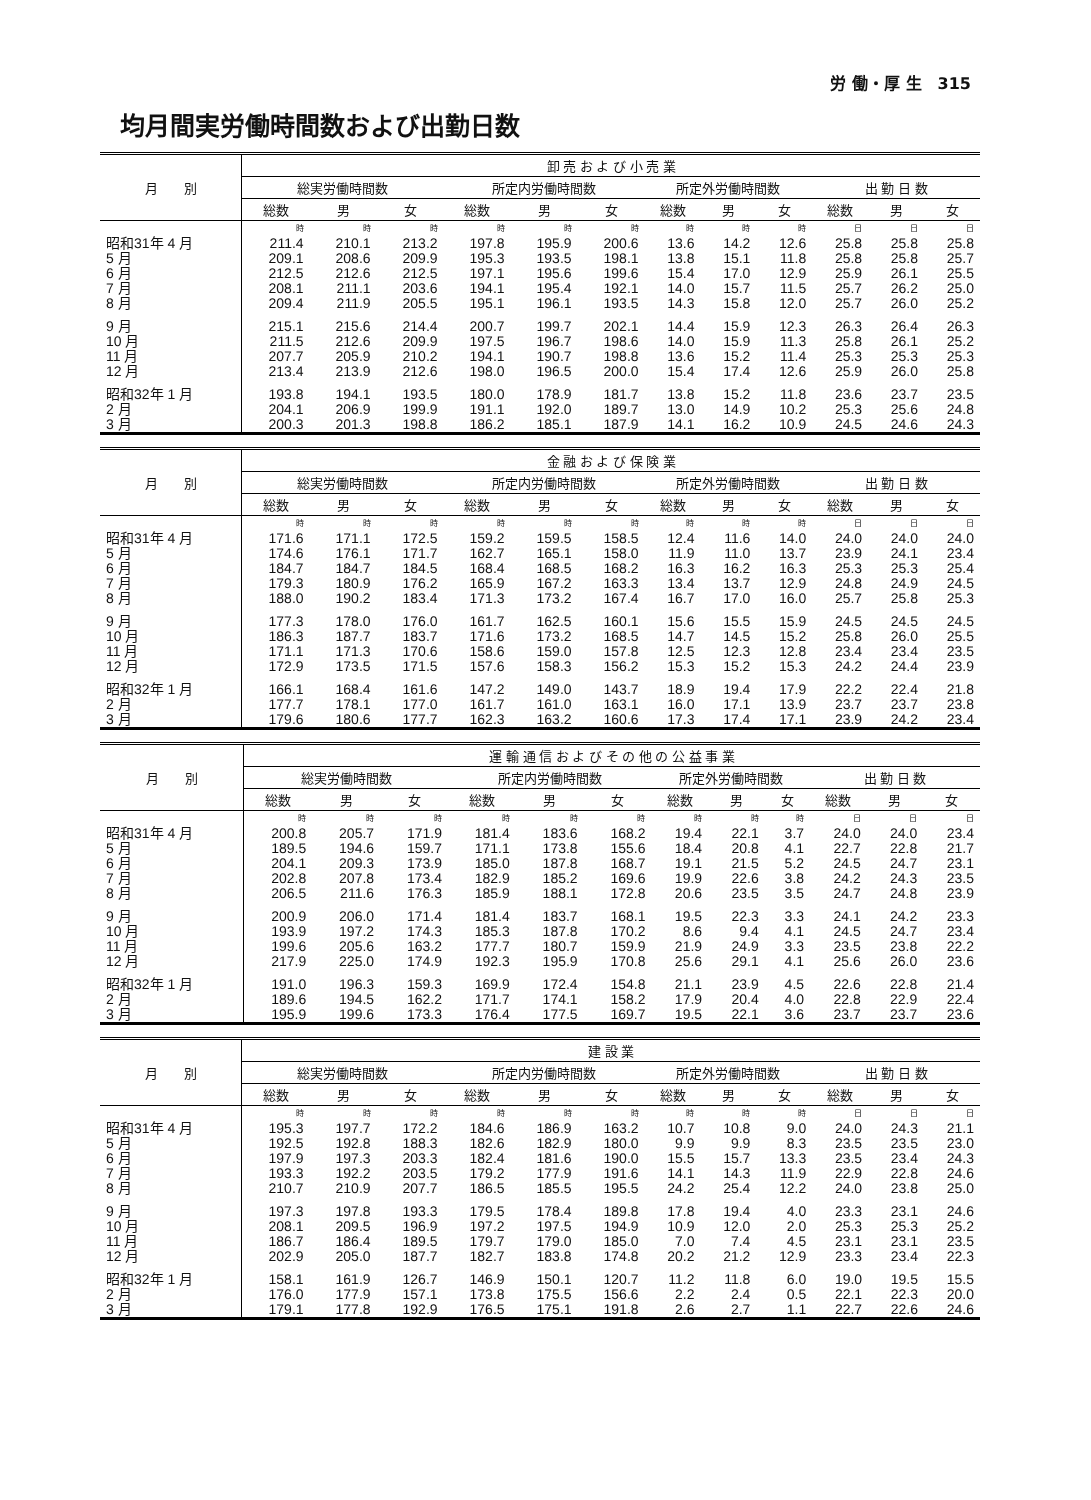労 働・厚 生　315
均月間実労働時間数および出勤日数
| 月 別 | 卸 売 お よ び 小 売 業 | | | | | | | | | | | |
| --- | --- | --- | --- | --- | --- | --- | --- | --- | --- | --- | --- | --- |
| | 総実労働時間数 | | | 所定内労働時間数 | | | 所定外労働時間数 | | | 出 勤 日 数 | | |
| | 総数 | 男 | 女 | 総数 | 男 | 女 | 総数 | 男 | 女 | 総数 | 男 | 女 |
| | 時 | 時 | 時 | 時 | 時 | 時 | 時 | 時 | 時 | 日 | 日 | 日 |
| 昭和31年 4 月 | 211.4 | 210.1 | 213.2 | 197.8 | 195.9 | 200.6 | 13.6 | 14.2 | 12.6 | 25.8 | 25.8 | 25.8 |
| 5 月 | 209.1 | 208.6 | 209.9 | 195.3 | 193.5 | 198.1 | 13.8 | 15.1 | 11.8 | 25.8 | 25.8 | 25.7 |
| 6 月 | 212.5 | 212.6 | 212.5 | 197.1 | 195.6 | 199.6 | 15.4 | 17.0 | 12.9 | 25.9 | 26.1 | 25.5 |
| 7 月 | 208.1 | 211.1 | 203.6 | 194.1 | 195.4 | 192.1 | 14.0 | 15.7 | 11.5 | 25.7 | 26.2 | 25.0 |
| 8 月 | 209.4 | 211.9 | 205.5 | 195.1 | 196.1 | 193.5 | 14.3 | 15.8 | 12.0 | 25.7 | 26.0 | 25.2 |
| 9 月 | 215.1 | 215.6 | 214.4 | 200.7 | 199.7 | 202.1 | 14.4 | 15.9 | 12.3 | 26.3 | 26.4 | 26.3 |
| 10 月 | 211.5 | 212.6 | 209.9 | 197.5 | 196.7 | 198.6 | 14.0 | 15.9 | 11.3 | 25.8 | 26.1 | 25.2 |
| 11 月 | 207.7 | 205.9 | 210.2 | 194.1 | 190.7 | 198.8 | 13.6 | 15.2 | 11.4 | 25.3 | 25.3 | 25.3 |
| 12 月 | 213.4 | 213.9 | 212.6 | 198.0 | 196.5 | 200.0 | 15.4 | 17.4 | 12.6 | 25.9 | 26.0 | 25.8 |
| 昭和32年 1 月 | 193.8 | 194.1 | 193.5 | 180.0 | 178.9 | 181.7 | 13.8 | 15.2 | 11.8 | 23.6 | 23.7 | 23.5 |
| 2 月 | 204.1 | 206.9 | 199.9 | 191.1 | 192.0 | 189.7 | 13.0 | 14.9 | 10.2 | 25.3 | 25.6 | 24.8 |
| 3 月 | 200.3 | 201.3 | 198.8 | 186.2 | 185.1 | 187.9 | 14.1 | 16.2 | 10.9 | 24.5 | 24.6 | 24.3 |
| 月 別 | 金 融 お よ び 保 険 業 | | | | | | | | | | | |
| --- | --- | --- | --- | --- | --- | --- | --- | --- | --- | --- | --- | --- |
| | 総実労働時間数 | | | 所定内労働時間数 | | | 所定外労働時間数 | | | 出 勤 日 数 | | |
| | 総数 | 男 | 女 | 総数 | 男 | 女 | 総数 | 男 | 女 | 総数 | 男 | 女 |
| | 時 | 時 | 時 | 時 | 時 | 時 | 時 | 時 | 時 | 日 | 日 | 日 |
| 昭和31年 4 月 | 171.6 | 171.1 | 172.5 | 159.2 | 159.5 | 158.5 | 12.4 | 11.6 | 14.0 | 24.0 | 24.0 | 24.0 |
| 5 月 | 174.6 | 176.1 | 171.7 | 162.7 | 165.1 | 158.0 | 11.9 | 11.0 | 13.7 | 23.9 | 24.1 | 23.4 |
| 6 月 | 184.7 | 184.7 | 184.5 | 168.4 | 168.5 | 168.2 | 16.3 | 16.2 | 16.3 | 25.3 | 25.3 | 25.4 |
| 7 月 | 179.3 | 180.9 | 176.2 | 165.9 | 167.2 | 163.3 | 13.4 | 13.7 | 12.9 | 24.8 | 24.9 | 24.5 |
| 8 月 | 188.0 | 190.2 | 183.4 | 171.3 | 173.2 | 167.4 | 16.7 | 17.0 | 16.0 | 25.7 | 25.8 | 25.3 |
| 9 月 | 177.3 | 178.0 | 176.0 | 161.7 | 162.5 | 160.1 | 15.6 | 15.5 | 15.9 | 24.5 | 24.5 | 24.5 |
| 10 月 | 186.3 | 187.7 | 183.7 | 171.6 | 173.2 | 168.5 | 14.7 | 14.5 | 15.2 | 25.8 | 26.0 | 25.5 |
| 11 月 | 171.1 | 171.3 | 170.6 | 158.6 | 159.0 | 157.8 | 12.5 | 12.3 | 12.8 | 23.4 | 23.4 | 23.5 |
| 12 月 | 172.9 | 173.5 | 171.5 | 157.6 | 158.3 | 156.2 | 15.3 | 15.2 | 15.3 | 24.2 | 24.4 | 23.9 |
| 昭和32年 1 月 | 166.1 | 168.4 | 161.6 | 147.2 | 149.0 | 143.7 | 18.9 | 19.4 | 17.9 | 22.2 | 22.4 | 21.8 |
| 2 月 | 177.7 | 178.1 | 177.0 | 161.7 | 161.0 | 163.1 | 16.0 | 17.1 | 13.9 | 23.7 | 23.7 | 23.8 |
| 3 月 | 179.6 | 180.6 | 177.7 | 162.3 | 163.2 | 160.6 | 17.3 | 17.4 | 17.1 | 23.9 | 24.2 | 23.4 |
| 月 別 | 運 輸 通 信 お よ び そ の 他 の 公 益 事 業 | | | | | | | | | | | |
| --- | --- | --- | --- | --- | --- | --- | --- | --- | --- | --- | --- | --- |
| | 総実労働時間数 | | | 所定内労働時間数 | | | 所定外労働時間数 | | | 出 勤 日 数 | | |
| | 総数 | 男 | 女 | 総数 | 男 | 女 | 総数 | 男 | 女 | 総数 | 男 | 女 |
| | 時 | 時 | 時 | 時 | 時 | 時 | 時 | 時 | 時 | 日 | 日 | 日 |
| 昭和31年 4 月 | 200.8 | 205.7 | 171.9 | 181.4 | 183.6 | 168.2 | 19.4 | 22.1 | 3.7 | 24.0 | 24.0 | 23.4 |
| 5 月 | 189.5 | 194.6 | 159.7 | 171.1 | 173.8 | 155.6 | 18.4 | 20.8 | 4.1 | 22.7 | 22.8 | 21.7 |
| 6 月 | 204.1 | 209.3 | 173.9 | 185.0 | 187.8 | 168.7 | 19.1 | 21.5 | 5.2 | 24.5 | 24.7 | 23.1 |
| 7 月 | 202.8 | 207.8 | 173.4 | 182.9 | 185.2 | 169.6 | 19.9 | 22.6 | 3.8 | 24.2 | 24.3 | 23.5 |
| 8 月 | 206.5 | 211.6 | 176.3 | 185.9 | 188.1 | 172.8 | 20.6 | 23.5 | 3.5 | 24.7 | 24.8 | 23.9 |
| 9 月 | 200.9 | 206.0 | 171.4 | 181.4 | 183.7 | 168.1 | 19.5 | 22.3 | 3.3 | 24.1 | 24.2 | 23.3 |
| 10 月 | 193.9 | 197.2 | 174.3 | 185.3 | 187.8 | 170.2 | 8.6 | 9.4 | 4.1 | 24.5 | 24.7 | 23.4 |
| 11 月 | 199.6 | 205.6 | 163.2 | 177.7 | 180.7 | 159.9 | 21.9 | 24.9 | 3.3 | 23.5 | 23.8 | 22.2 |
| 12 月 | 217.9 | 225.0 | 174.9 | 192.3 | 195.9 | 170.8 | 25.6 | 29.1 | 4.1 | 25.6 | 26.0 | 23.6 |
| 昭和32年 1 月 | 191.0 | 196.3 | 159.3 | 169.9 | 172.4 | 154.8 | 21.1 | 23.9 | 4.5 | 22.6 | 22.8 | 21.4 |
| 2 月 | 189.6 | 194.5 | 162.2 | 171.7 | 174.1 | 158.2 | 17.9 | 20.4 | 4.0 | 22.8 | 22.9 | 22.4 |
| 3 月 | 195.9 | 199.6 | 173.3 | 176.4 | 177.5 | 169.7 | 19.5 | 22.1 | 3.6 | 23.7 | 23.7 | 23.6 |
| 月 別 | 建 設 業 | | | | | | | | | | | |
| --- | --- | --- | --- | --- | --- | --- | --- | --- | --- | --- | --- | --- |
| | 総実労働時間数 | | | 所定内労働時間数 | | | 所定外労働時間数 | | | 出 勤 日 数 | | |
| | 総数 | 男 | 女 | 総数 | 男 | 女 | 総数 | 男 | 女 | 総数 | 男 | 女 |
| | 時 | 時 | 時 | 時 | 時 | 時 | 時 | 時 | 時 | 日 | 日 | 日 |
| 昭和31年 4 月 | 195.3 | 197.7 | 172.2 | 184.6 | 186.9 | 163.2 | 10.7 | 10.8 | 9.0 | 24.0 | 24.3 | 21.1 |
| 5 月 | 192.5 | 192.8 | 188.3 | 182.6 | 182.9 | 180.0 | 9.9 | 9.9 | 8.3 | 23.5 | 23.5 | 23.0 |
| 6 月 | 197.9 | 197.3 | 203.3 | 182.4 | 181.6 | 190.0 | 15.5 | 15.7 | 13.3 | 23.5 | 23.4 | 24.3 |
| 7 月 | 193.3 | 192.2 | 203.5 | 179.2 | 177.9 | 191.6 | 14.1 | 14.3 | 11.9 | 22.9 | 22.8 | 24.6 |
| 8 月 | 210.7 | 210.9 | 207.7 | 186.5 | 185.5 | 195.5 | 24.2 | 25.4 | 12.2 | 24.0 | 23.8 | 25.0 |
| 9 月 | 197.3 | 197.8 | 193.3 | 179.5 | 178.4 | 189.8 | 17.8 | 19.4 | 4.0 | 23.3 | 23.1 | 24.6 |
| 10 月 | 208.1 | 209.5 | 196.9 | 197.2 | 197.5 | 194.9 | 10.9 | 12.0 | 2.0 | 25.3 | 25.3 | 25.2 |
| 11 月 | 186.7 | 186.4 | 189.5 | 179.7 | 179.0 | 185.0 | 7.0 | 7.4 | 4.5 | 23.1 | 23.1 | 23.5 |
| 12 月 | 202.9 | 205.0 | 187.7 | 182.7 | 183.8 | 174.8 | 20.2 | 21.2 | 12.9 | 23.3 | 23.4 | 22.3 |
| 昭和32年 1 月 | 158.1 | 161.9 | 126.7 | 146.9 | 150.1 | 120.7 | 11.2 | 11.8 | 6.0 | 19.0 | 19.5 | 15.5 |
| 2 月 | 176.0 | 177.9 | 157.1 | 173.8 | 175.5 | 156.6 | 2.2 | 2.4 | 0.5 | 22.1 | 22.3 | 20.0 |
| 3 月 | 179.1 | 177.8 | 192.9 | 176.5 | 175.1 | 191.8 | 2.6 | 2.7 | 1.1 | 22.7 | 22.6 | 24.6 |